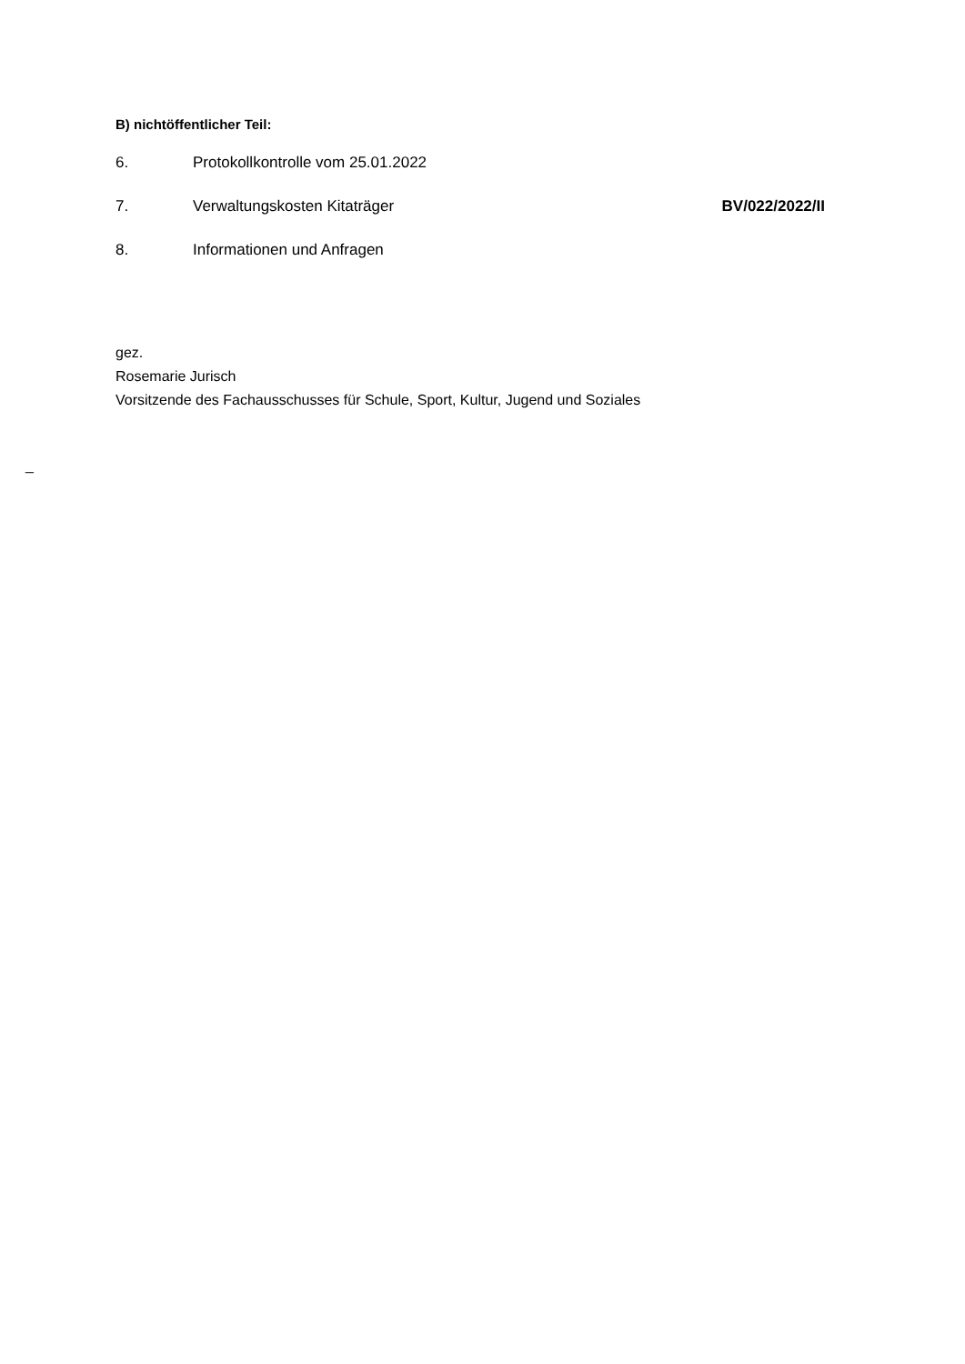B) nichtöffentlicher Teil:
6. Protokollkontrolle vom 25.01.2022
7. Verwaltungskosten Kitaträger BV/022/2022/II
8. Informationen und Anfragen
gez.
Rosemarie Jurisch
Vorsitzende des Fachausschusses für Schule, Sport, Kultur, Jugend und Soziales
_